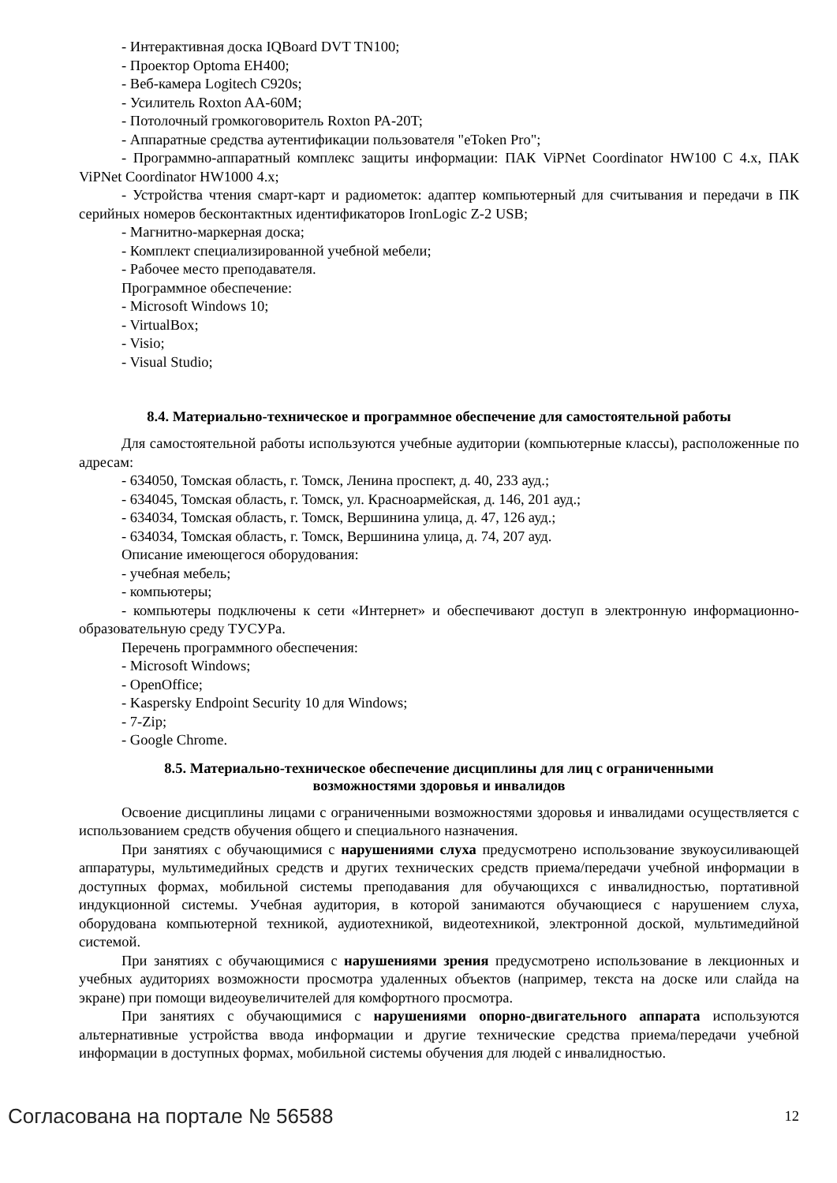- Интерактивная доска IQBoard DVT TN100;
- Проектор Optoma EH400;
- Веб-камера Logitech C920s;
- Усилитель Roxton AA-60M;
- Потолочный громкоговоритель Roxton PA-20T;
- Аппаратные средства аутентификации пользователя "eToken Pro";
- Программно-аппаратный комплекс защиты информации: ПАК ViPNet Coordinator HW100 C 4.x, ПАК ViPNet Coordinator HW1000 4.x;
- Устройства чтения смарт-карт и радиометок: адаптер компьютерный для считывания и передачи в ПК серийных номеров бесконтактных идентификаторов IronLogic Z-2 USB;
- Магнитно-маркерная доска;
- Комплект специализированной учебной мебели;
- Рабочее место преподавателя.
Программное обеспечение:
- Microsoft Windows 10;
- VirtualBox;
- Visio;
- Visual Studio;
8.4. Материально-техническое и программное обеспечение для самостоятельной работы
Для самостоятельной работы используются учебные аудитории (компьютерные классы), расположенные по адресам:
- 634050, Томская область, г. Томск, Ленина проспект, д. 40, 233 ауд.;
- 634045, Томская область, г. Томск, ул. Красноармейская, д. 146, 201 ауд.;
- 634034, Томская область, г. Томск, Вершинина улица, д. 47, 126 ауд.;
- 634034, Томская область, г. Томск, Вершинина улица, д. 74, 207 ауд.
Описание имеющегося оборудования:
- учебная мебель;
- компьютеры;
- компьютеры подключены к сети «Интернет» и обеспечивают доступ в электронную информационно-образовательную среду ТУСУРа.
Перечень программного обеспечения:
- Microsoft Windows;
- OpenOffice;
- Kaspersky Endpoint Security 10 для Windows;
- 7-Zip;
- Google Chrome.
8.5. Материально-техническое обеспечение дисциплины для лиц с ограниченными
возможностями здоровья и инвалидов
Освоение дисциплины лицами с ограниченными возможностями здоровья и инвалидами осуществляется с использованием средств обучения общего и специального назначения.
При занятиях с обучающимися с нарушениями слуха предусмотрено использование звукоусиливающей аппаратуры, мультимедийных средств и других технических средств приема/передачи учебной информации в доступных формах, мобильной системы преподавания для обучающихся с инвалидностью, портативной индукционной системы. Учебная аудитория, в которой занимаются обучающиеся с нарушением слуха, оборудована компьютерной техникой, аудиотехникой, видеотехникой, электронной доской, мультимедийной системой.
При занятиях с обучающимися с нарушениями зрения предусмотрено использование в лекционных и учебных аудиториях возможности просмотра удаленных объектов (например, текста на доске или слайда на экране) при помощи видеоувеличителей для комфортного просмотра.
При занятиях с обучающимися с нарушениями опорно-двигательного аппарата используются альтернативные устройства ввода информации и другие технические средства приема/передачи учебной информации в доступных формах, мобильной системы обучения для людей с инвалидностью.
Согласована на портале № 56588 12